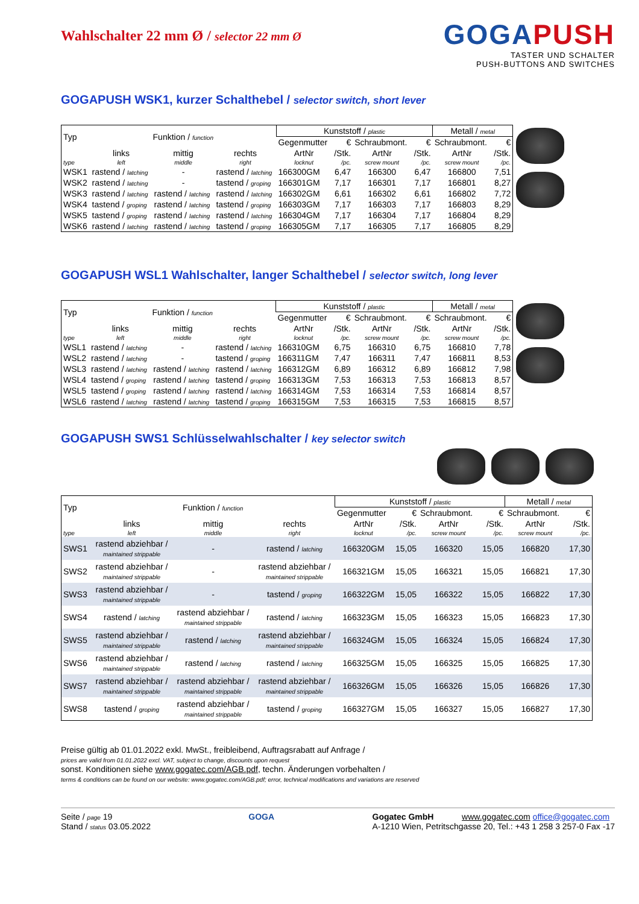Wahlschalter 22 mm Ø / selector 22 mm Ø
GOGAPUSH
TASTER UND SCHALTER
PUSH-BUTTONS AND SWITCHES
GOGAPUSH WSK1, kurzer Schalthebel / selector switch, short lever
| Typ | Funktion / function | | | Kunststoff / plastic | | | | Metall / metal | |
| | | | | Gegenmutter | € | Schraubmont. | € | Schraubmont. | € |
| | links | mittig | rechts | ArtNr | /Stk. | ArtNr | /Stk. | ArtNr | /Stk. |
| type | left | middle | right | locknut | /pc. | screw mount | /pc. | screw mount | /pc. |
| WSK1 | rastend / latching | - | rastend / latching | 166300GM | 6,47 | 166300 | 6,47 | 166800 | 7,51 |
| WSK2 | rastend / latching | - | tastend / groping | 166301GM | 7,17 | 166301 | 7,17 | 166801 | 8,27 |
| WSK3 | rastend / latching | rastend / latching | rastend / latching | 166302GM | 6,61 | 166302 | 6,61 | 166802 | 7,72 |
| WSK4 | tastend / groping | rastend / latching | tastend / groping | 166303GM | 7,17 | 166303 | 7,17 | 166803 | 8,29 |
| WSK5 | tastend / groping | rastend / latching | rastend / latching | 166304GM | 7,17 | 166304 | 7,17 | 166804 | 8,29 |
| WSK6 | rastend / latching | rastend / latching | tastend / groping | 166305GM | 7,17 | 166305 | 7,17 | 166805 | 8,29 |
GOGAPUSH WSL1 Wahlschalter, langer Schalthebel / selector switch, long lever
| Typ | Funktion / function | | | Kunststoff / plastic | | | | Metall / metal | |
| | | | | Gegenmutter | € | Schraubmont. | € | Schraubmont. | € |
| | links | mittig | rechts | ArtNr | /Stk. | ArtNr | /Stk. | ArtNr | /Stk. |
| type | left | middle | right | locknut | /pc. | screw mount | /pc. | screw mount | /pc. |
| WSL1 | rastend / latching | - | rastend / latching | 166310GM | 6,75 | 166310 | 6,75 | 166810 | 7,78 |
| WSL2 | rastend / latching | - | tastend / groping | 166311GM | 7,47 | 166311 | 7,47 | 166811 | 8,53 |
| WSL3 | rastend / latching | rastend / latching | rastend / latching | 166312GM | 6,89 | 166312 | 6,89 | 166812 | 7,98 |
| WSL4 | tastend / groping | rastend / latching | tastend / groping | 166313GM | 7,53 | 166313 | 7,53 | 166813 | 8,57 |
| WSL5 | tastend / groping | rastend / latching | rastend / latching | 166314GM | 7,53 | 166314 | 7,53 | 166814 | 8,57 |
| WSL6 | rastend / latching | rastend / latching | tastend / groping | 166315GM | 7,53 | 166315 | 7,53 | 166815 | 8,57 |
GOGAPUSH SWS1 Schlüsselwahlschalter / key selector switch
| Typ | Funktion / function | | | Kunststoff / plastic | | | | Metall / metal | |
| | | | | Gegenmutter | € | Schraubmont. | € | Schraubmont. | € |
| | links | mittig | rechts | ArtNr | /Stk. | ArtNr | /Stk. | ArtNr | /Stk. |
| type | left | middle | right | locknut | /pc. | screw mount | /pc. | screw mount | /pc. |
| SWS1 | rastend abziehbar / maintained strippable | - | rastend / latching | 166320GM | 15,05 | 166320 | 15,05 | 166820 | 17,30 |
| SWS2 | rastend abziehbar / maintained strippable | - | rastend abziehbar / maintained strippable | 166321GM | 15,05 | 166321 | 15,05 | 166821 | 17,30 |
| SWS3 | rastend abziehbar / maintained strippable | - | tastend / groping | 166322GM | 15,05 | 166322 | 15,05 | 166822 | 17,30 |
| SWS4 | rastend / latching | rastend abziehbar / maintained strippable | rastend / latching | 166323GM | 15,05 | 166323 | 15,05 | 166823 | 17,30 |
| SWS5 | rastend abziehbar / maintained strippable | rastend / latching | rastend abziehbar / maintained strippable | 166324GM | 15,05 | 166324 | 15,05 | 166824 | 17,30 |
| SWS6 | rastend abziehbar / maintained strippable | rastend / latching | rastend / latching | 166325GM | 15,05 | 166325 | 15,05 | 166825 | 17,30 |
| SWS7 | rastend abziehbar / maintained strippable | rastend abziehbar / maintained strippable | rastend abziehbar / maintained strippable | 166326GM | 15,05 | 166326 | 15,05 | 166826 | 17,30 |
| SWS8 | tastend / groping | rastend abziehbar / maintained strippable | tastend / groping | 166327GM | 15,05 | 166327 | 15,05 | 166827 | 17,30 |
Preise gültig ab 01.01.2022 exkl. MwSt., freibleibend, Auftragsrabatt auf Anfrage /
prices are valid from 01.01.2022 excl. VAT, subject to change, discounts upon request
sonst. Konditionen siehe www.gogatec.com/AGB.pdf, techn. Änderungen vorbehalten /
terms & conditions can be found on our website: www.gogatec.com/AGB.pdf; error, technical modifications and variations are reserved
Seite / page 19
Stand / status 03.05.2022
GOGA Gogatec GmbH www.gogatec.com office@gogatec.com
A-1210 Wien, Petritschgasse 20, Tel.: +43 1 258 3 257-0 Fax -17